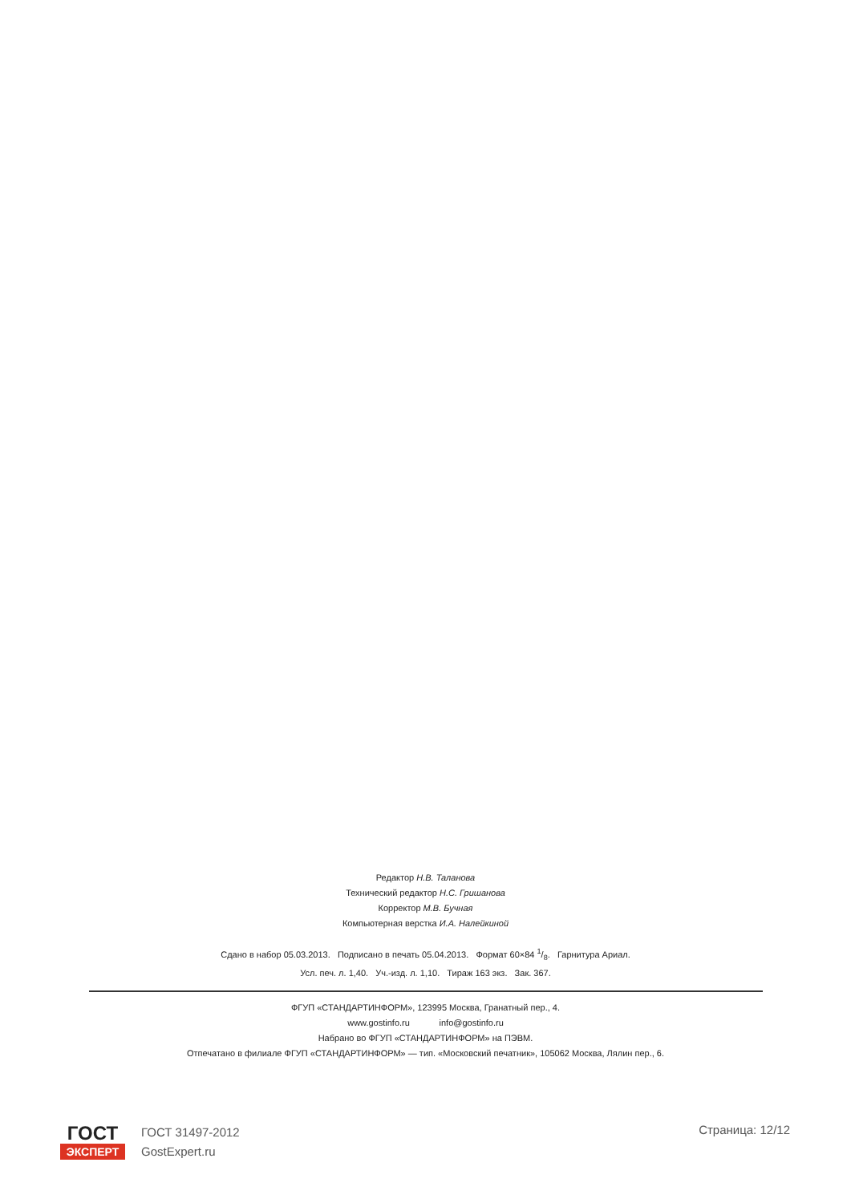Редактор Н.В. Таланова
Технический редактор Н.С. Гришанова
Корректор М.В. Бучная
Компьютерная верстка И.А. Налейкиной
Сдано в набор 05.03.2013. Подписано в печать 05.04.2013. Формат 60×84 1/8. Гарнитура Ариал.
Усл. печ. л. 1,40. Уч.-изд. л. 1,10. Тираж 163 экз. Зак. 367.
ФГУП «СТАНДАРТИНФОРМ», 123995 Москва, Гранатный пер., 4.
www.gostinfo.ru info@gostinfo.ru
Набрано во ФГУП «СТАНДАРТИНФОРМ» на ПЭВМ.
Отпечатано в филиале ФГУП «СТАНДАРТИНФОРМ» — тип. «Московский печатник», 105062 Москва, Лялин пер., 6.
ГОСТ
ЭКСПЕРТ
ГОСТ 31497-2012
GostExpert.ru
Страница: 12/12